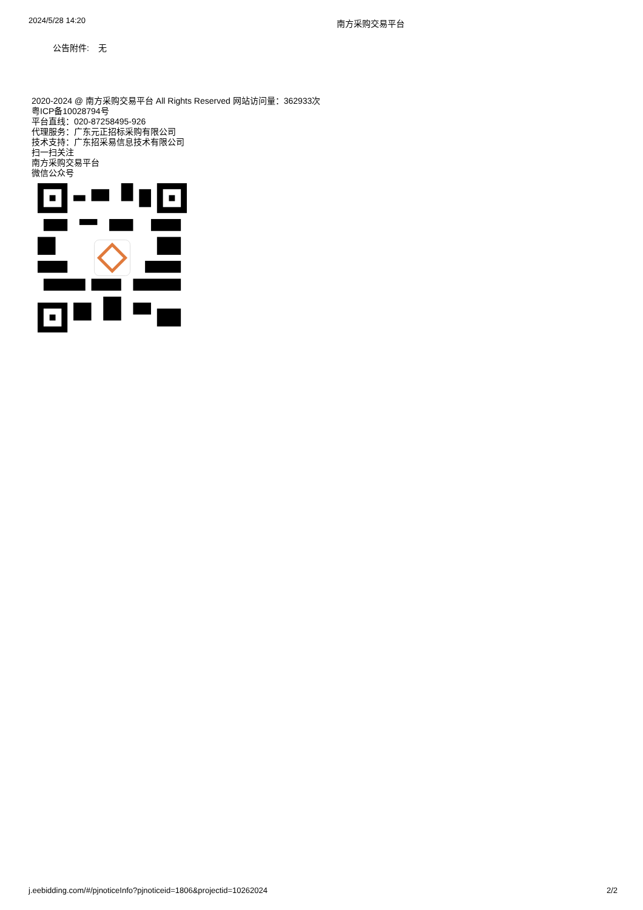2024/5/28 14:20
南方采购交易平台
公告附件: 无
2020-2024 @ 南方采购交易平台 All Rights Reserved 网站访问量：362933次
粤ICP备10028794号
平台直线：020-87258495-926
代理服务：广东元正招标采购有限公司
技术支持：广东招采易信息技术有限公司
扫一扫关注
南方采购交易平台
微信公众号
j.eebidding.com/#/pjnoticeInfo?pjnoticeid=1806&projectid=10262024 2/2